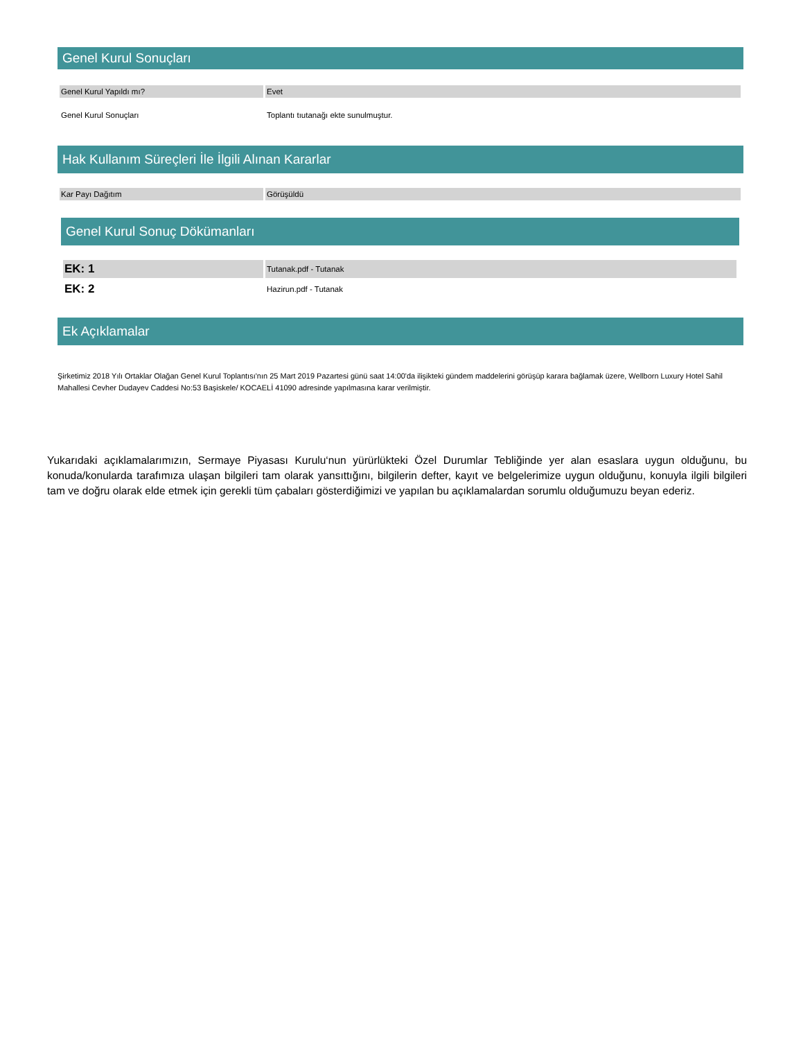Genel Kurul Sonuçları
| Genel Kurul Yapıldı mı? | Evet |
| Genel Kurul Sonuçları | Toplantı tıutanağı ekte sunulmuştur. |
Hak Kullanım Süreçleri İle İlgili Alınan Kararlar
| Kar Payı Dağıtım | Görüşüldü |
Genel Kurul Sonuç Dökümanları
| EK: 1 | Tutanak.pdf - Tutanak |
| EK: 2 | Hazirun.pdf - Tutanak |
Ek Açıklamalar
Şirketimiz 2018 Yılı Ortaklar Olağan Genel Kurul Toplantısı'nın 25 Mart 2019 Pazartesi günü saat 14:00'da ilişikteki gündem maddelerini görüşüp karara bağlamak üzere, Wellborn Luxury Hotel Sahil Mahallesi Cevher Dudayev Caddesi No:53 Başiskele/ KOCAELİ 41090 adresinde yapılmasına karar verilmiştir.
Yukarıdaki açıklamalarımızın, Sermaye Piyasası Kurulu‘nun yürürlükteki Özel Durumlar Tebliğinde yer alan esaslara uygun olduğunu, bu konuda/konularda tarafımıza ulaşan bilgileri tam olarak yansıttığını, bilgilerin defter, kayıt ve belgelerimize uygun olduğunu, konuyla ilgili bilgileri tam ve doğru olarak elde etmek için gerekli tüm çabaları gösterdiğimizi ve yapılan bu açıklamalardan sorumlu olduğumuzu beyan ederiz.